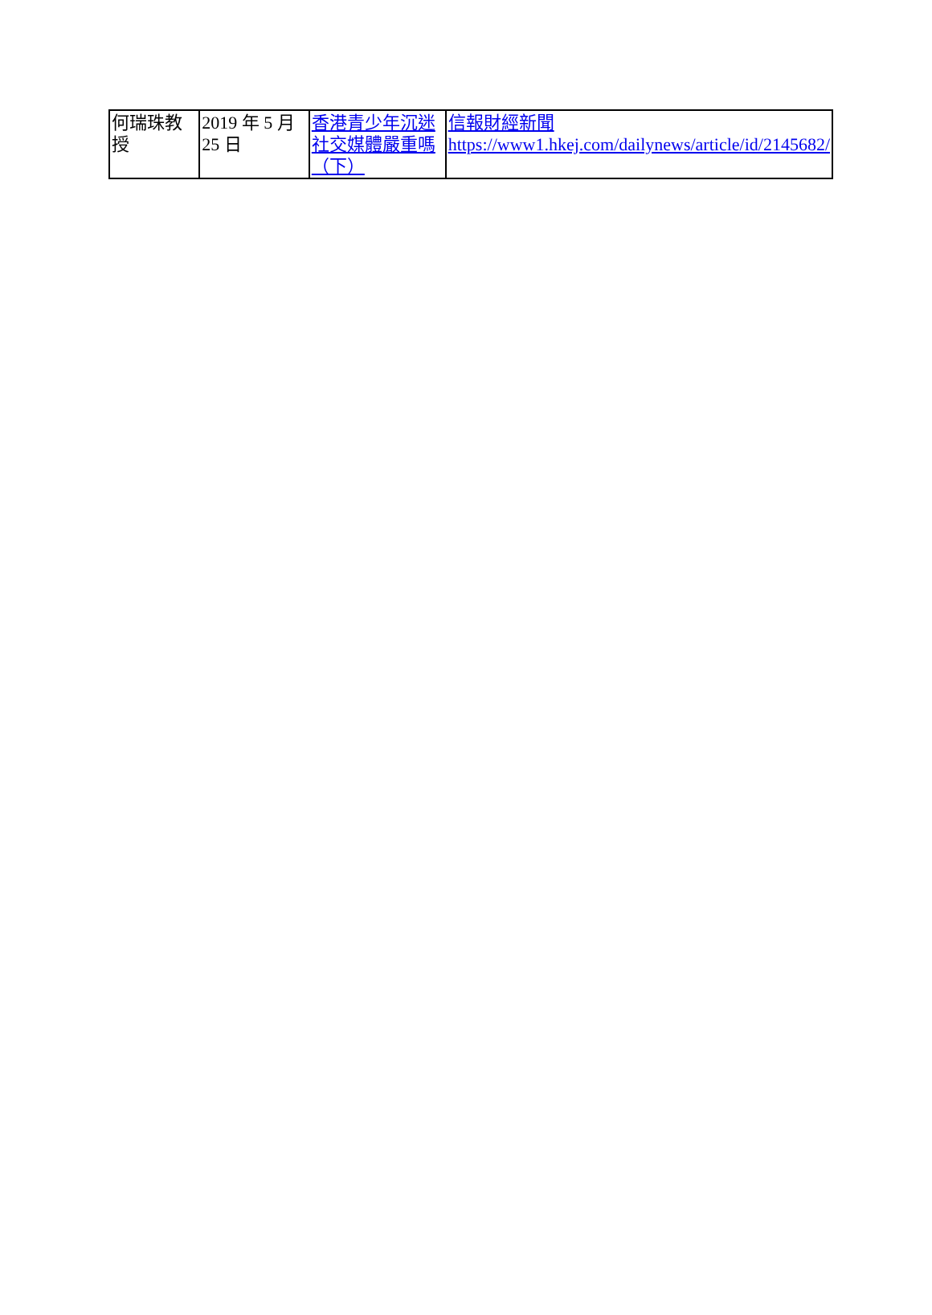| 何瑞珠教授 | 2019 年 5 月 25 日 | 香港青少年沉迷社交媒體嚴重嗎（下） | 信報財經新聞 https://www1.hkej.com/dailynews/article/id/2145682/ |